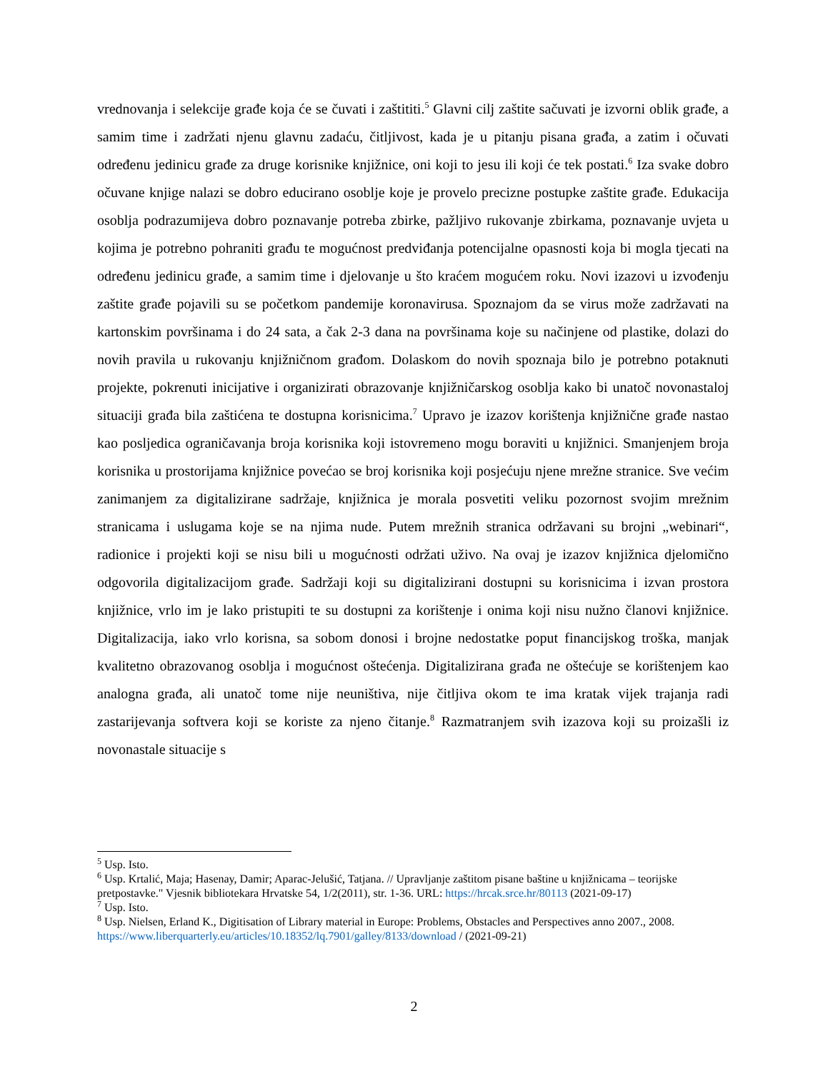vrednovanja i selekcije građe koja će se čuvati i zaštititi.<sup>5</sup> Glavni cilj zaštite sačuvati je izvorni oblik građe, a samim time i zadržati njenu glavnu zadaću, čitljivost, kada je u pitanju pisana građa, a zatim i očuvati određenu jedinicu građe za druge korisnike knjižnice, oni koji to jesu ili koji će tek postati.<sup>6</sup> Iza svake dobro očuvane knjige nalazi se dobro educirano osoblje koje je provelo precizne postupke zaštite građe. Edukacija osoblja podrazumijeva dobro poznavanje potreba zbirke, pažljivo rukovanje zbirkama, poznavanje uvjeta u kojima je potrebno pohraniti građu te mogućnost predviđanja potencijalne opasnosti koja bi mogla tjecati na određenu jedinicu građe, a samim time i djelovanje u što kraćem mogućem roku. Novi izazovi u izvođenju zaštite građe pojavili su se početkom pandemije koronavirusa. Spoznajom da se virus može zadržavati na kartonskim površinama i do 24 sata, a čak 2-3 dana na površinama koje su načinjene od plastike, dolazi do novih pravila u rukovanju knjižničnom građom. Dolaskom do novih spoznaja bilo je potrebno potaknuti projekte, pokrenuti inicijative i organizirati obrazovanje knjižničarskog osoblja kako bi unatoč novonastaloj situaciji građa bila zaštićena te dostupna korisnicima.<sup>7</sup> Upravo je izazov korištenja knjižnične građe nastao kao posljedica ograničavanja broja korisnika koji istovremeno mogu boraviti u knjižnici. Smanjenjem broja korisnika u prostorijama knjižnice povećao se broj korisnika koji posjećuju njene mrežne stranice. Sve većim zanimanjem za digitalizirane sadržaje, knjižnica je morala posvetiti veliku pozornost svojim mrežnim stranicama i uslugama koje se na njima nude. Putem mrežnih stranica održavani su brojni „webinari“, radionice i projekti koji se nisu bili u mogućnosti održati uživo. Na ovaj je izazov knjižnica djelomično odgovorila digitalizacijom građe. Sadržaji koji su digitalizirani dostupni su korisnicima i izvan prostora knjižnice, vrlo im je lako pristupiti te su dostupni za korištenje i onima koji nisu nužno članovi knjižnice. Digitalizacija, iako vrlo korisna, sa sobom donosi i brojne nedostatke poput financijskog troška, manjak kvalitetno obrazovanog osoblja i mogućnost oštećenja. Digitalizirana građa ne oštećuje se korištenjem kao analogna građa, ali unatoč tome nije neuništiva, nije čitljiva okom te ima kratak vijek trajanja radi zastarijevanja softvera koji se koriste za njeno čitanje.<sup>8</sup> Razmatranjem svih izazova koji su proizašli iz novonastale situacije s
<sup>5</sup> Usp. Isto.
<sup>6</sup> Usp. Krtalić, Maja; Hasenay, Damir; Aparac-Jelušić, Tatjana. // Upravljanje zaštitom pisane baštine u knjižnicama – teorijske pretpostavke." Vjesnik bibliotekara Hrvatske 54, 1/2(2011), str. 1-36. URL: https://hrcak.srce.hr/80113 (2021-09-17)
<sup>7</sup> Usp. Isto.
<sup>8</sup> Usp. Nielsen, Erland K., Digitisation of Library material in Europe: Problems, Obstacles and Perspectives anno 2007., 2008. https://www.liberquarterly.eu/articles/10.18352/lq.7901/galley/8133/download / (2021-09-21)
2